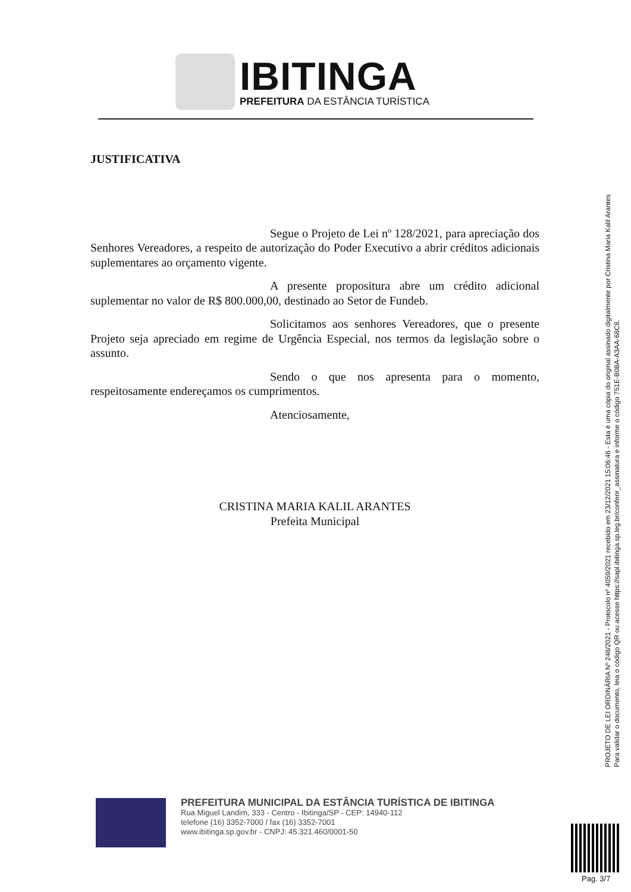IBITINGA
PREFEITURA DA ESTÂNCIA TURÍSTICA
JUSTIFICATIVA
Segue o Projeto de Lei nº 128/2021, para apreciação dos Senhores Vereadores, a respeito de autorização do Poder Executivo a abrir créditos adicionais suplementares ao orçamento vigente.
A presente propositura abre um crédito adicional suplementar no valor de R$ 800.000,00, destinado ao Setor de Fundeb.
Solicitamos aos senhores Vereadores, que o presente Projeto seja apreciado em regime de Urgência Especial, nos termos da legislação sobre o assunto.
Sendo o que nos apresenta para o momento, respeitosamente endereçamos os cumprimentos.
Atenciosamente,
CRISTINA MARIA KALIL ARANTES
Prefeita Municipal
PROJETO DE LEI ORDINÁRIA Nº 248/2021 - Protocolo nº 4059/2021 recebido em 23/12/2021 15:06:46 - Esta é uma cópia do original assinado digitalmente por Cristina Maria Kalil Arantes
Para validar o documento, leia o código QR ou acesse https://sapl.ibitinga.sp.leg.br/conferir_assinatura e informe o código 751E-B08A-A3AA-68C8.
PREFEITURA MUNICIPAL DA ESTÂNCIA TURÍSTICA DE IBITINGA
Rua Miguel Landim, 333 - Centro - Ibitinga/SP - CEP: 14940-112
telefone (16) 3352-7000 / fax (16) 3352-7001
www.ibitinga.sp.gov.br - CNPJ: 45.321.460/0001-50
Pag. 3/7